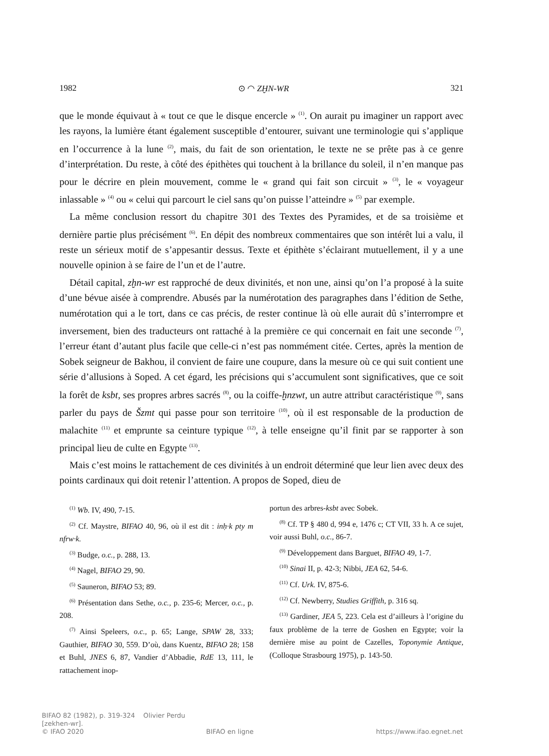1982 ⊙ ◠ ZḪN-WR 321
que le monde équivaut à « tout ce que le disque encercle » <sup>(1)</sup>. On aurait pu imaginer un rapport avec les rayons, la lumière étant également susceptible d’entourer, suivant une terminologie qui s’applique en l’occurrence à la lune <sup>(2)</sup>, mais, du fait de son orientation, le texte ne se prête pas à ce genre d’interprétation. Du reste, à côté des épithètes qui touchent à la brillance du soleil, il n’en manque pas pour le décrire en plein mouvement, comme le « grand qui fait son circuit » <sup>(3)</sup>, le « voyageur inlassable » <sup>(4)</sup> ou « celui qui parcourt le ciel sans qu’on puisse l’atteindre » <sup>(5)</sup> par exemple.
La même conclusion ressort du chapitre 301 des Textes des Pyramides, et de sa troisième et dernière partie plus précisément <sup>(6)</sup>. En dépit des nombreux commentaires que son intérêt lui a valu, il reste un sérieux motif de s’appesantir dessus. Texte et épithète s’éclairant mutuellement, il y a une nouvelle opinion à se faire de l’un et de l’autre.
Détail capital, zḫn-wr est rapproché de deux divinités, et non une, ainsi qu’on l’a proposé à la suite d’une bévue aisée à comprendre. Abusés par la numérotation des paragraphes dans l’édition de Sethe, numérotation qui a le tort, dans ce cas précis, de rester continue là où elle aurait dû s’interrompre et inversement, bien des traducteurs ont rattaché à la première ce qui concernait en fait une seconde <sup>(7)</sup>, l’erreur étant d’autant plus facile que celle-ci n’est pas nommément citée. Certes, après la mention de Sobek seigneur de Bakhou, il convient de faire une coupure, dans la mesure où ce qui suit contient une série d’allusions à Soped. A cet égard, les précisions qui s’accumulent sont significatives, que ce soit la forêt de ksbt, ses propres arbres sacrés <sup>(8)</sup>, ou la coiffe-ḫnzwt, un autre attribut caractéristique <sup>(9)</sup>, sans parler du pays de Šzmt qui passe pour son territoire <sup>(10)</sup>, où il est responsable de la production de malachite <sup>(11)</sup> et emprunte sa ceinture typique <sup>(12)</sup>, à telle enseigne qu’il finit par se rapporter à son principal lieu de culte en Egypte <sup>(13)</sup>.
Mais c’est moins le rattachement de ces divinités à un endroit déterminé que leur lien avec deux des points cardinaux qui doit retenir l’attention. A propos de Soped, dieu de
<sup>(1)</sup> Wb. IV, 490, 7-15.
<sup>(2)</sup> Cf. Maystre, BIFAO 40, 96, où il est dit : inḥ·k pty m nfrw·k.
<sup>(3)</sup> Budge, o.c., p. 288, 13.
<sup>(4)</sup> Nagel, BIFAO 29, 90.
<sup>(5)</sup> Sauneron, BIFAO 53; 89.
<sup>(6)</sup> Présentation dans Sethe, o.c., p. 235-6; Mercer, o.c., p. 208.
<sup>(7)</sup> Ainsi Speleers, o.c., p. 65; Lange, SPAW 28, 333; Gauthier, BIFAO 30, 559. D’où, dans Kuentz, BIFAO 28; 158 et Buhl, JNES 6, 87, Vandier d’Abbadie, RdE 13, 111, le rattachement inop-
portun des arbres-ksbt avec Sobek.
<sup>(8)</sup> Cf. TP § 480 d, 994 e, 1476 c; CT VII, 33 h. A ce sujet, voir aussi Buhl, o.c., 86-7.
<sup>(9)</sup> Développement dans Barguet, BIFAO 49, 1-7.
<sup>(10)</sup> Sinai II, p. 42-3; Nibbi, JEA 62, 54-6.
<sup>(11)</sup> Cf. Urk. IV, 875-6.
<sup>(12)</sup> Cf. Newberry, Studies Griffith, p. 316 sq.
<sup>(13)</sup> Gardiner, JEA 5, 223. Cela est d’ailleurs à l’origine du faux problème de la terre de Goshen en Egypte; voir la dernière mise au point de Cazelles, Toponymie Antique, (Colloque Strasbourg 1975), p. 143-50.
BIFAO 82 (1982), p. 319-324 Olivier Perdu
[zekhen-wr].
© IFAO 2020 BIFAO en ligne https://www.ifao.egnet.net